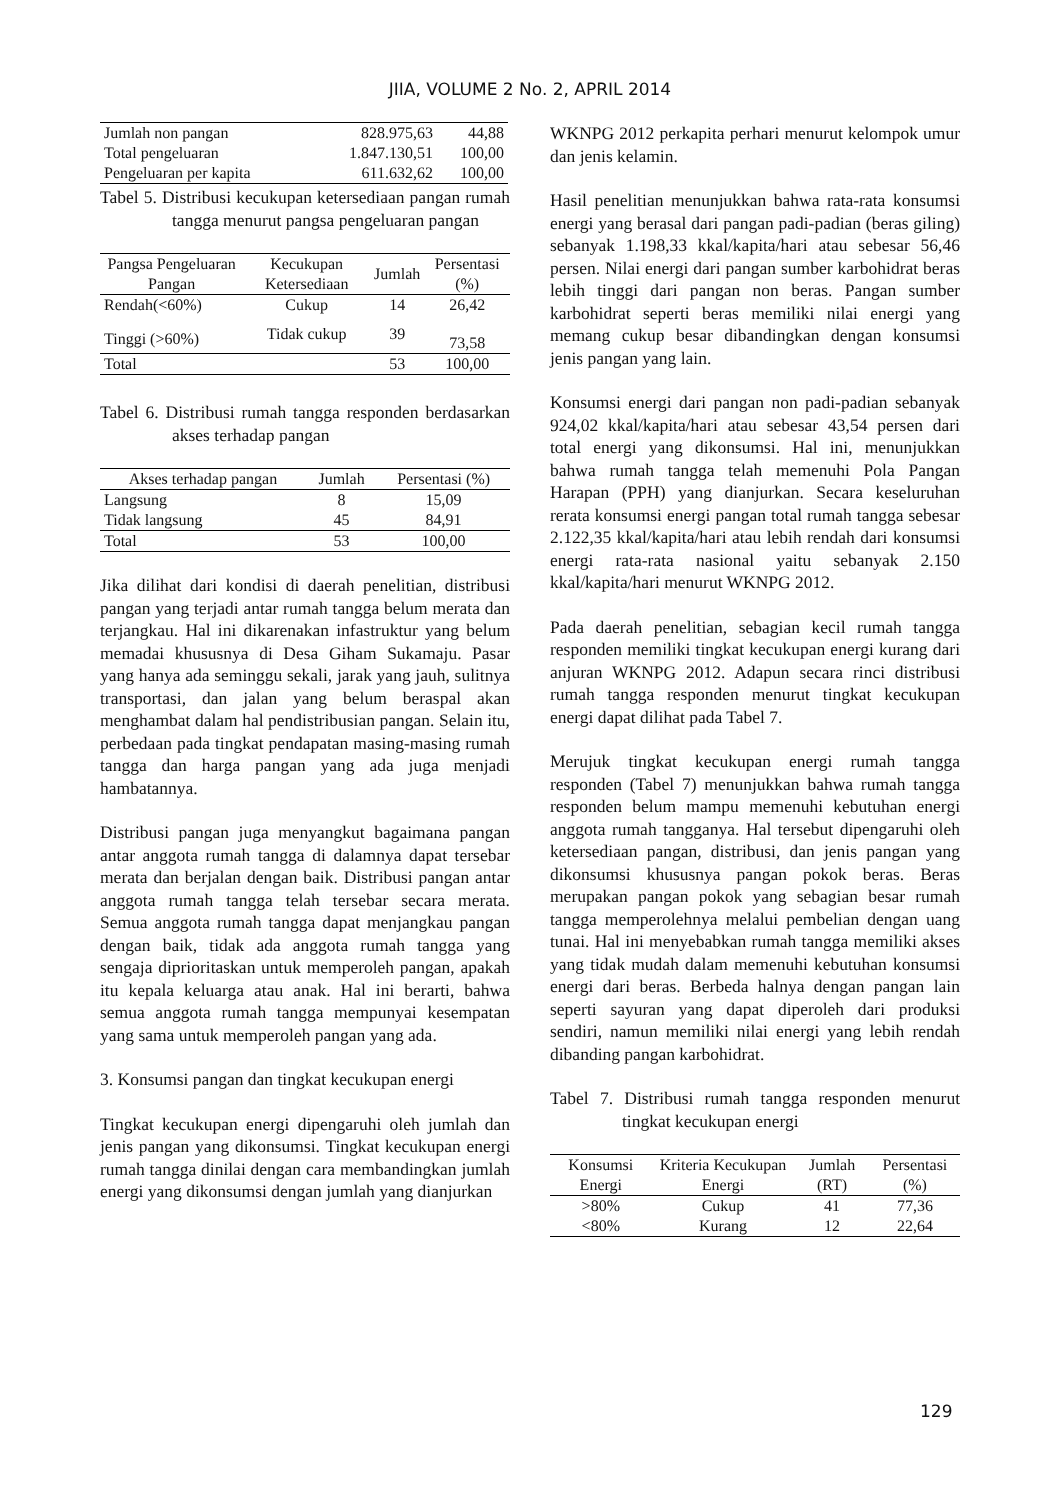JIIA, VOLUME 2 No. 2, APRIL 2014
| Jumlah non pangan | 828.975,63 | 44,88 |
| Total pengeluaran | 1.847.130,51 | 100,00 |
| Pengeluaran per kapita | 611.632,62 | 100,00 |
Tabel 5. Distribusi kecukupan ketersediaan pangan rumah tangga menurut pangsa pengeluaran pangan
| Pangsa Pengeluaran Pangan | Kecukupan Ketersediaan | Jumlah | Persentasi (%) |
| --- | --- | --- | --- |
| Rendah(<60%) | Cukup | 14 | 26,42 |
| Tinggi (>60%) | Tidak cukup | 39 | 73,58 |
| Total | | 53 | 100,00 |
Tabel 6. Distribusi rumah tangga responden berdasarkan akses terhadap pangan
| Akses terhadap pangan | Jumlah | Persentasi (%) |
| --- | --- | --- |
| Langsung | 8 | 15,09 |
| Tidak langsung | 45 | 84,91 |
| Total | 53 | 100,00 |
Jika dilihat dari kondisi di daerah penelitian, distribusi pangan yang terjadi antar rumah tangga belum merata dan terjangkau. Hal ini dikarenakan infastruktur yang belum memadai khususnya di Desa Giham Sukamaju. Pasar yang hanya ada seminggu sekali, jarak yang jauh, sulitnya transportasi, dan jalan yang belum beraspal akan menghambat dalam hal pendistribusian pangan. Selain itu, perbedaan pada tingkat pendapatan masing-masing rumah tangga dan harga pangan yang ada juga menjadi hambatannya.
Distribusi pangan juga menyangkut bagaimana pangan antar anggota rumah tangga di dalamnya dapat tersebar merata dan berjalan dengan baik. Distribusi pangan antar anggota rumah tangga telah tersebar secara merata. Semua anggota rumah tangga dapat menjangkau pangan dengan baik, tidak ada anggota rumah tangga yang sengaja diprioritaskan untuk memperoleh pangan, apakah itu kepala keluarga atau anak. Hal ini berarti, bahwa semua anggota rumah tangga mempunyai kesempatan yang sama untuk memperoleh pangan yang ada.
3. Konsumsi pangan dan tingkat kecukupan energi
Tingkat kecukupan energi dipengaruhi oleh jumlah dan jenis pangan yang dikonsumsi. Tingkat kecukupan energi rumah tangga dinilai dengan cara membandingkan jumlah energi yang dikonsumsi dengan jumlah yang dianjurkan
WKNPG 2012 perkapita perhari menurut kelompok umur dan jenis kelamin.
Hasil penelitian menunjukkan bahwa rata-rata konsumsi energi yang berasal dari pangan padi-padian (beras giling) sebanyak 1.198,33 kkal/kapita/hari atau sebesar 56,46 persen. Nilai energi dari pangan sumber karbohidrat beras lebih tinggi dari pangan non beras. Pangan sumber karbohidrat seperti beras memiliki nilai energi yang memang cukup besar dibandingkan dengan konsumsi jenis pangan yang lain.
Konsumsi energi dari pangan non padi-padian sebanyak 924,02 kkal/kapita/hari atau sebesar 43,54 persen dari total energi yang dikonsumsi. Hal ini, menunjukkan bahwa rumah tangga telah memenuhi Pola Pangan Harapan (PPH) yang dianjurkan. Secara keseluruhan rerata konsumsi energi pangan total rumah tangga sebesar 2.122,35 kkal/kapita/hari atau lebih rendah dari konsumsi energi rata-rata nasional yaitu sebanyak 2.150 kkal/kapita/hari menurut WKNPG 2012.
Pada daerah penelitian, sebagian kecil rumah tangga responden memiliki tingkat kecukupan energi kurang dari anjuran WKNPG 2012. Adapun secara rinci distribusi rumah tangga responden menurut tingkat kecukupan energi dapat dilihat pada Tabel 7.
Merujuk tingkat kecukupan energi rumah tangga responden (Tabel 7) menunjukkan bahwa rumah tangga responden belum mampu memenuhi kebutuhan energi anggota rumah tangganya. Hal tersebut dipengaruhi oleh ketersediaan pangan, distribusi, dan jenis pangan yang dikonsumsi khususnya pangan pokok beras. Beras merupakan pangan pokok yang sebagian besar rumah tangga memperolehnya melalui pembelian dengan uang tunai. Hal ini menyebabkan rumah tangga memiliki akses yang tidak mudah dalam memenuhi kebutuhan konsumsi energi dari beras. Berbeda halnya dengan pangan lain seperti sayuran yang dapat diperoleh dari produksi sendiri, namun memiliki nilai energi yang lebih rendah dibanding pangan karbohidrat.
Tabel 7. Distribusi rumah tangga responden menurut tingkat kecukupan energi
| Konsumsi Energi | Kriteria Kecukupan Energi | Jumlah (RT) | Persentasi (%) |
| --- | --- | --- | --- |
| >80% | Cukup | 41 | 77,36 |
| <80% | Kurang | 12 | 22,64 |
129